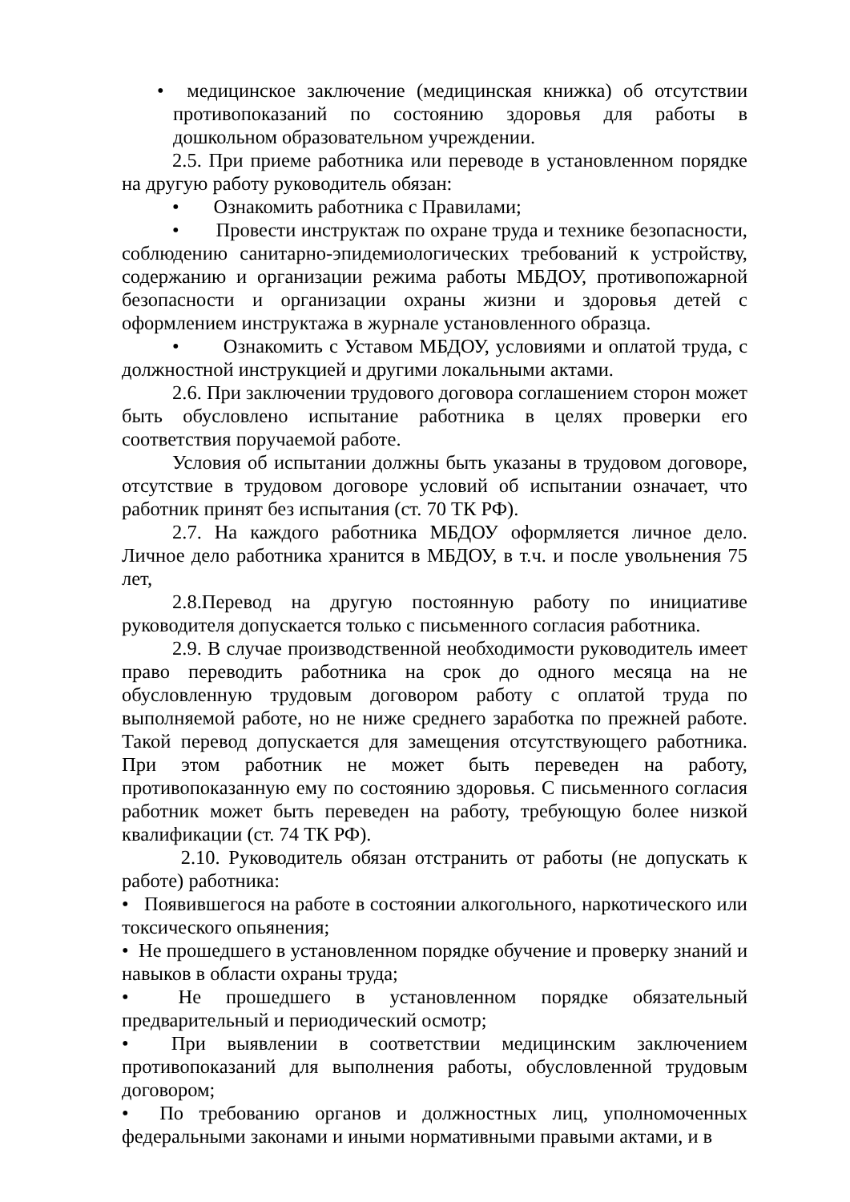• медицинское заключение (медицинская книжка) об отсутствии противопоказаний по состоянию здоровья для работы в дошкольном образовательном учреждении.
2.5. При приеме работника или переводе в установленном порядке на другую работу руководитель обязан:
• Ознакомить работника с Правилами;
• Провести инструктаж по охране труда и технике безопасности, соблюдению санитарно-эпидемиологических требований к устройству, содержанию и организации режима работы МБДОУ, противопожарной безопасности и организации охраны жизни и здоровья детей с оформлением инструктажа в журнале установленного образца.
• Ознакомить с Уставом МБДОУ, условиями и оплатой труда, с должностной инструкцией и другими локальными актами.
2.6. При заключении трудового договора соглашением сторон может быть обусловлено испытание работника в целях проверки его соответствия поручаемой работе.
Условия об испытании должны быть указаны в трудовом договоре, отсутствие в трудовом договоре условий об испытании означает, что работник принят без испытания (ст. 70 ТК РФ).
2.7. На каждого работника МБДОУ оформляется личное дело. Личное дело работника хранится в МБДОУ, в т.ч. и после увольнения 75 лет,
2.8.Перевод на другую постоянную работу по инициативе руководителя допускается только с письменного согласия работника.
2.9. В случае производственной необходимости руководитель имеет право переводить работника на срок до одного месяца на не обусловленную трудовым договором работу с оплатой труда по выполняемой работе, но не ниже среднего заработка по прежней работе. Такой перевод допускается для замещения отсутствующего работника. При этом работник не может быть переведен на работу, противопоказанную ему по состоянию здоровья. С письменного согласия работник может быть переведен на работу, требующую более низкой квалификации (ст. 74 ТК РФ).
2.10. Руководитель обязан отстранить от работы (не допускать к работе) работника:
• Появившегося на работе в состоянии алкогольного, наркотического или токсического опьянения;
• Не прошедшего в установленном порядке обучение и проверку знаний и навыков в области охраны труда;
• Не прошедшего в установленном порядке обязательный предварительный и периодический осмотр;
• При выявлении в соответствии медицинским заключением противопоказаний для выполнения работы, обусловленной трудовым договором;
• По требованию органов и должностных лиц, уполномоченных федеральными законами и иными нормативными правыми актами, и в